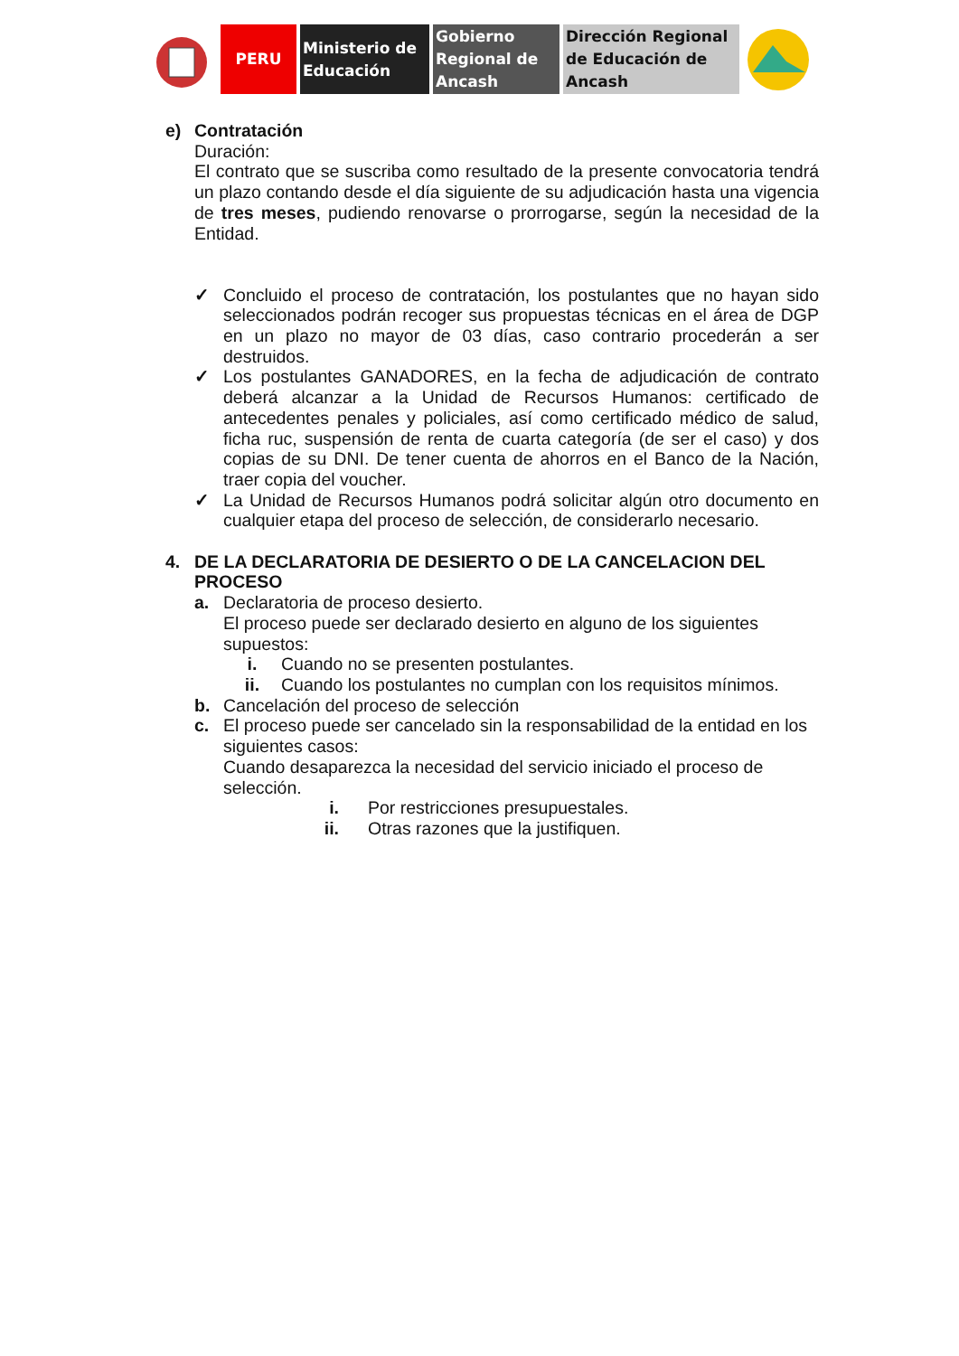PERU Ministerio de Educación
Gobierno Regional de Ancash
Dirección Regional de Educación de Ancash
e) Contratación
Duración:
El contrato que se suscriba como resultado de la presente convocatoria tendrá un plazo contando desde el día siguiente de su adjudicación hasta una vigencia de tres meses, pudiendo renovarse o prorrogarse, según la necesidad de la Entidad.
✓ Concluido el proceso de contratación, los postulantes que no hayan sido seleccionados podrán recoger sus propuestas técnicas en el área de DGP en un plazo no mayor de 03 días, caso contrario procederán a ser destruidos.
✓ Los postulantes GANADORES, en la fecha de adjudicación de contrato deberá alcanzar a la Unidad de Recursos Humanos: certificado de antecedentes penales y policiales, así como certificado médico de salud, ficha ruc, suspensión de renta de cuarta categoría (de ser el caso) y dos copias de su DNI. De tener cuenta de ahorros en el Banco de la Nación, traer copia del voucher.
✓ La Unidad de Recursos Humanos podrá solicitar algún otro documento en cualquier etapa del proceso de selección, de considerarlo necesario.
4. DE LA DECLARATORIA DE DESIERTO O DE LA CANCELACION DEL PROCESO
a. Declaratoria de proceso desierto.
El proceso puede ser declarado desierto en alguno de los siguientes supuestos:
i. Cuando no se presenten postulantes.
ii. Cuando los postulantes no cumplan con los requisitos mínimos.
b. Cancelación del proceso de selección
c. El proceso puede ser cancelado sin la responsabilidad de la entidad en los siguientes casos:
Cuando desaparezca la necesidad del servicio iniciado el proceso de selección.
i. Por restricciones presupuestales.
ii. Otras razones que la justifiquen.